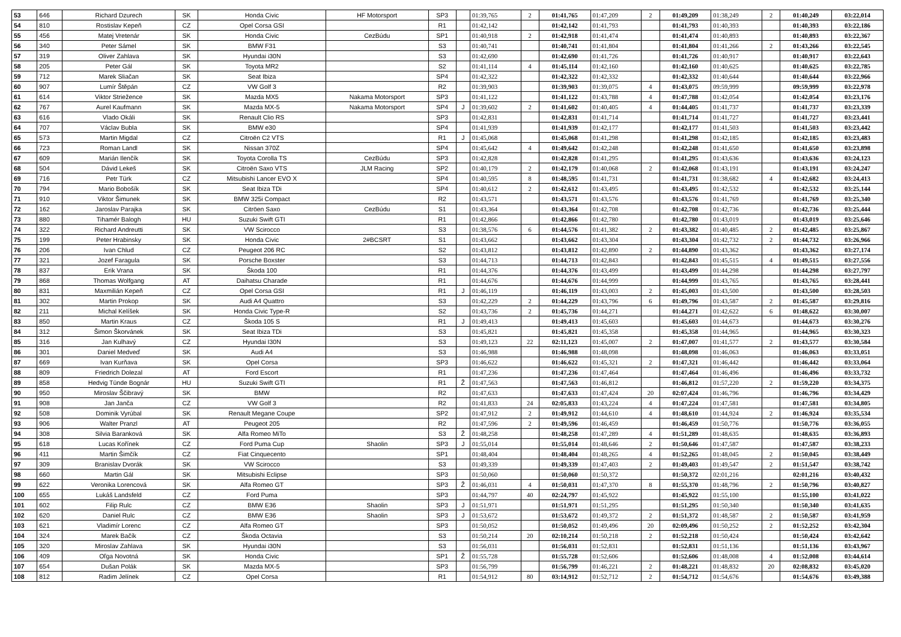| 53 | 646 | Richard Dzurech | SK | Honda Civic | HF Motorsport | SP3 | | 01:39,765 | 2 | 01:41,765 | 01:47,209 | 2 | 01:49,209 | 01:38,249 | 2 | 01:40,249 | 03:22,014 |
| 54 | 810 | Rostislav Kepeň | CZ | Opel Corsa GSI | | R1 | | 01:42,142 | | 01:42,142 | 01:41,793 | | 01:41,793 | 01:40,393 | | 01:40,393 | 03:22,186 |
| 55 | 456 | Matej Vretenár | SK | Honda Civic | CezBúdu | SP1 | | 01:40,918 | 2 | 01:42,918 | 01:41,474 | | 01:41,474 | 01:40,893 | | 01:40,893 | 03:22,367 |
| 56 | 340 | Peter Sámel | SK | BMW F31 | | S3 | | 01:40,741 | | 01:40,741 | 01:41,804 | | 01:41,804 | 01:41,266 | 2 | 01:43,266 | 03:22,545 |
| 57 | 319 | Oliver Zahlava | SK | Hyundai i30N | | S3 | | 01:42,690 | | 01:42,690 | 01:41,726 | | 01:41,726 | 01:40,917 | | 01:40,917 | 03:22,643 |
| 58 | 205 | Peter Gál | SK | Toyota MR2 | | S2 | | 01:41,114 | 4 | 01:45,114 | 01:42,160 | | 01:42,160 | 01:40,625 | | 01:40,625 | 03:22,785 |
| 59 | 712 | Marek Sliačan | SK | Seat Ibiza | | SP4 | | 01:42,322 | | 01:42,322 | 01:42,332 | | 01:42,332 | 01:40,644 | | 01:40,644 | 03:22,966 |
| 60 | 907 | Lumír Štěpán | CZ | VW Golf 3 | | R2 | | 01:39,903 | | 01:39,903 | 01:39,075 | 4 | 01:43,075 | 09:59,999 | | 09:59,999 | 03:22,978 |
| 61 | 614 | Viktor Striežence | SK | Mazda MX5 | Nakama Motorsport | SP3 | | 01:41,122 | | 01:41,122 | 01:43,788 | 4 | 01:47,788 | 01:42,054 | | 01:42,054 | 03:23,176 |
| 62 | 767 | Aurel Kaufmann | SK | Mazda MX-5 | Nakama Motorsport | SP4 | J | 01:39,602 | 2 | 01:41,602 | 01:40,405 | 4 | 01:44,405 | 01:41,737 | | 01:41,737 | 03:23,339 |
| 63 | 616 | Vlado Okáli | SK | Renault Clio RS | | SP3 | | 01:42,831 | | 01:42,831 | 01:41,714 | | 01:41,714 | 01:41,727 | | 01:41,727 | 03:23,441 |
| 64 | 707 | Václav Bubla | SK | BMW e30 | | SP4 | | 01:41,939 | | 01:41,939 | 01:42,177 | | 01:42,177 | 01:41,503 | | 01:41,503 | 03:23,442 |
| 65 | 573 | Martin Migdal | CZ | Citroën C2 VTS | | R1 | J | 01:45,068 | | 01:45,068 | 01:41,298 | | 01:41,298 | 01:42,185 | | 01:42,185 | 03:23,483 |
| 66 | 723 | Roman Landl | SK | Nissan 370Z | | SP4 | | 01:45,642 | 4 | 01:49,642 | 01:42,248 | | 01:42,248 | 01:41,650 | | 01:41,650 | 03:23,898 |
| 67 | 609 | Marián Ilenčík | SK | Toyota Corolla TS | CezBúdu | SP3 | | 01:42,828 | | 01:42,828 | 01:41,295 | | 01:41,295 | 01:43,636 | | 01:43,636 | 03:24,123 |
| 68 | 504 | Dávid Lekeš | SK | Citroën Saxo VTS | JLM Racing | SP2 | | 01:40,179 | 2 | 01:42,179 | 01:40,068 | 2 | 01:42,068 | 01:43,191 | | 01:43,191 | 03:24,247 |
| 69 | 716 | Petr Türk | CZ | Mitsubishi Lancer EVO X | | SP4 | | 01:40,595 | 8 | 01:48,595 | 01:41,731 | | 01:41,731 | 01:38,682 | 4 | 01:42,682 | 03:24,413 |
| 70 | 794 | Mario Bobošík | SK | Seat Ibiza TDi | | SP4 | | 01:40,612 | 2 | 01:42,612 | 01:43,495 | | 01:43,495 | 01:42,532 | | 01:42,532 | 03:25,144 |
| 71 | 910 | Viktor Šimunek | SK | BMW 325i Compact | | R2 | | 01:43,571 | | 01:43,571 | 01:43,576 | | 01:43,576 | 01:41,769 | | 01:41,769 | 03:25,340 |
| 72 | 162 | Jaroslav Parajka | SK | Citröen Saxo | CezBúdu | S1 | | 01:43,364 | | 01:43,364 | 01:42,708 | | 01:42,708 | 01:42,736 | | 01:42,736 | 03:25,444 |
| 73 | 880 | Tihamér Balogh | HU | Suzuki Swift GTI | | R1 | | 01:42,866 | | 01:42,866 | 01:42,780 | | 01:42,780 | 01:43,019 | | 01:43,019 | 03:25,646 |
| 74 | 322 | Richard Andreutti | SK | VW Scirocco | | S3 | | 01:38,576 | 6 | 01:44,576 | 01:41,382 | 2 | 01:43,382 | 01:40,485 | 2 | 01:42,485 | 03:25,867 |
| 75 | 199 | Peter Hrabinsky | SK | Honda Civic | 2#BCSRT | S1 | | 01:43,662 | | 01:43,662 | 01:43,304 | | 01:43,304 | 01:42,732 | 2 | 01:44,732 | 03:26,966 |
| 76 | 206 | Ivan Chlud | CZ | Peugeot 206 RC | | S2 | | 01:43,812 | | 01:43,812 | 01:42,890 | 2 | 01:44,890 | 01:43,362 | | 01:43,362 | 03:27,174 |
| 77 | 321 | Jozef Faragula | SK | Porsche Boxster | | S3 | | 01:44,713 | | 01:44,713 | 01:42,843 | | 01:42,843 | 01:45,515 | 4 | 01:49,515 | 03:27,556 |
| 78 | 837 | Erik Vrana | SK | Škoda 100 | | R1 | | 01:44,376 | | 01:44,376 | 01:43,499 | | 01:43,499 | 01:44,298 | | 01:44,298 | 03:27,797 |
| 79 | 868 | Thomas Wolfgang | AT | Daihatsu Charade | | R1 | | 01:44,676 | | 01:44,676 | 01:44,999 | | 01:44,999 | 01:43,765 | | 01:43,765 | 03:28,441 |
| 80 | 831 | Maxmilián Kepeň | CZ | Opel Corsa GSI | | R1 | J | 01:46,119 | | 01:46,119 | 01:43,003 | 2 | 01:45,003 | 01:43,500 | | 01:43,500 | 03:28,503 |
| 81 | 302 | Martin Prokop | SK | Audi A4 Quattro | | S3 | | 01:42,229 | 2 | 01:44,229 | 01:43,796 | 6 | 01:49,796 | 01:43,587 | 2 | 01:45,587 | 03:29,816 |
| 82 | 211 | Michal Kelíšek | SK | Honda Civic Type-R | | S2 | | 01:43,736 | 2 | 01:45,736 | 01:44,271 | | 01:44,271 | 01:42,622 | 6 | 01:48,622 | 03:30,007 |
| 83 | 850 | Martin Kraus | CZ | Škoda 105 S | | R1 | J | 01:49,413 | | 01:49,413 | 01:45,603 | | 01:45,603 | 01:44,673 | | 01:44,673 | 03:30,276 |
| 84 | 312 | Šimon Škorvánek | SK | Seat Ibiza TDi | | S3 | | 01:45,821 | | 01:45,821 | 01:45,358 | | 01:45,358 | 01:44,965 | | 01:44,965 | 03:30,323 |
| 85 | 316 | Jan Kulhavý | CZ | Hyundai I30N | | S3 | | 01:49,123 | 22 | 02:11,123 | 01:45,007 | 2 | 01:47,007 | 01:41,577 | 2 | 01:43,577 | 03:30,584 |
| 86 | 301 | Daniel Medveď | SK | Audi A4 | | S3 | | 01:46,988 | | 01:46,988 | 01:48,098 | | 01:48,098 | 01:46,063 | | 01:46,063 | 03:33,051 |
| 87 | 669 | Ivan Kurňava | SK | Opel Corsa | | SP3 | | 01:46,622 | | 01:46,622 | 01:45,321 | 2 | 01:47,321 | 01:46,442 | | 01:46,442 | 03:33,064 |
| 88 | 809 | Friedrich Dolezal | AT | Ford Escort | | R1 | | 01:47,236 | | 01:47,236 | 01:47,464 | | 01:47,464 | 01:46,496 | | 01:46,496 | 03:33,732 |
| 89 | 858 | Hedvig Tünde Bognár | HU | Suzuki Swift GTI | | R1 | Ž | 01:47,563 | | 01:47,563 | 01:46,812 | | 01:46,812 | 01:57,220 | 2 | 01:59,220 | 03:34,375 |
| 90 | 950 | Miroslav Ščibravý | SK | BMW | | R2 | | 01:47,633 | | 01:47,633 | 01:47,424 | 20 | 02:07,424 | 01:46,796 | | 01:46,796 | 03:34,429 |
| 91 | 908 | Jan Janča | CZ | VW Golf 3 | | R2 | | 01:41,833 | 24 | 02:05,833 | 01:43,224 | 4 | 01:47,224 | 01:47,581 | | 01:47,581 | 03:34,805 |
| 92 | 508 | Dominik Vyrúbal | SK | Renault Megane Coupe | | SP2 | | 01:47,912 | 2 | 01:49,912 | 01:44,610 | 4 | 01:48,610 | 01:44,924 | 2 | 01:46,924 | 03:35,534 |
| 93 | 906 | Walter Pranzl | AT | Peugeot 205 | | R2 | | 01:47,596 | 2 | 01:49,596 | 01:46,459 | | 01:46,459 | 01:50,776 | | 01:50,776 | 03:36,055 |
| 94 | 308 | Silvia Baranková | SK | Alfa Romeo MiTo | | S3 | Ž | 01:48,258 | | 01:48,258 | 01:47,289 | 4 | 01:51,289 | 01:48,635 | | 01:48,635 | 03:36,893 |
| 95 | 618 | Lucas Kořínek | CZ | Ford Puma Cup | Shaolin | SP3 | J | 01:55,014 | | 01:55,014 | 01:48,646 | 2 | 01:50,646 | 01:47,587 | | 01:47,587 | 03:38,233 |
| 96 | 411 | Martin Šimčík | CZ | Fiat Cinquecento | | SP1 | | 01:48,404 | | 01:48,404 | 01:48,265 | 4 | 01:52,265 | 01:48,045 | 2 | 01:50,045 | 03:38,449 |
| 97 | 309 | Branislav Dvorák | SK | VW Scirocco | | S3 | | 01:49,339 | | 01:49,339 | 01:47,403 | 2 | 01:49,403 | 01:49,547 | 2 | 01:51,547 | 03:38,742 |
| 98 | 660 | Martin Gál | SK | Mitsubishi Eclipse | | SP3 | | 01:50,060 | | 01:50,060 | 01:50,372 | | 01:50,372 | 02:01,216 | | 02:01,216 | 03:40,432 |
| 99 | 622 | Veronika Lorencová | SK | Alfa Romeo GT | | SP3 | Ž | 01:46,031 | 4 | 01:50,031 | 01:47,370 | 8 | 01:55,370 | 01:48,796 | 2 | 01:50,796 | 03:40,827 |
| 100 | 655 | Lukáš Landsfeld | CZ | Ford Puma | | SP3 | | 01:44,797 | 40 | 02:24,797 | 01:45,922 | | 01:45,922 | 01:55,100 | | 01:55,100 | 03:41,022 |
| 101 | 602 | Filip Rulc | CZ | BMW E36 | Shaolin | SP3 | J | 01:51,971 | | 01:51,971 | 01:51,295 | | 01:51,295 | 01:50,340 | | 01:50,340 | 03:41,635 |
| 102 | 620 | Daniel Rulc | CZ | BMW E36 | Shaolin | SP3 | J | 01:53,672 | | 01:53,672 | 01:49,372 | 2 | 01:51,372 | 01:48,587 | 2 | 01:50,587 | 03:41,959 |
| 103 | 621 | Vladimír Lorenc | CZ | Alfa Romeo GT | | SP3 | | 01:50,052 | | 01:50,052 | 01:49,496 | 20 | 02:09,496 | 01:50,252 | 2 | 01:52,252 | 03:42,304 |
| 104 | 324 | Marek Bačík | CZ | Škoda Octavia | | S3 | | 01:50,214 | 20 | 02:10,214 | 01:50,218 | 2 | 01:52,218 | 01:50,424 | | 01:50,424 | 03:42,642 |
| 105 | 320 | Miroslav Zahlava | SK | Hyundai i30N | | S3 | | 01:56,031 | | 01:56,031 | 01:52,831 | | 01:52,831 | 01:51,136 | | 01:51,136 | 03:43,967 |
| 106 | 409 | Oľga Novotná | SK | Honda Civic | | SP1 | Ž | 01:55,728 | | 01:55,728 | 01:52,606 | | 01:52,606 | 01:48,008 | 4 | 01:52,008 | 03:44,614 |
| 107 | 654 | Dušan Polák | SK | Mazda MX-5 | | SP3 | | 01:56,799 | | 01:56,799 | 01:46,221 | 2 | 01:48,221 | 01:48,832 | 20 | 02:08,832 | 03:45,020 |
| 108 | 812 | Radim Jelínek | CZ | Opel Corsa | | R1 | | 01:54,912 | 80 | 03:14,912 | 01:52,712 | 2 | 01:54,712 | 01:54,676 | | 01:54,676 | 03:49,388 |